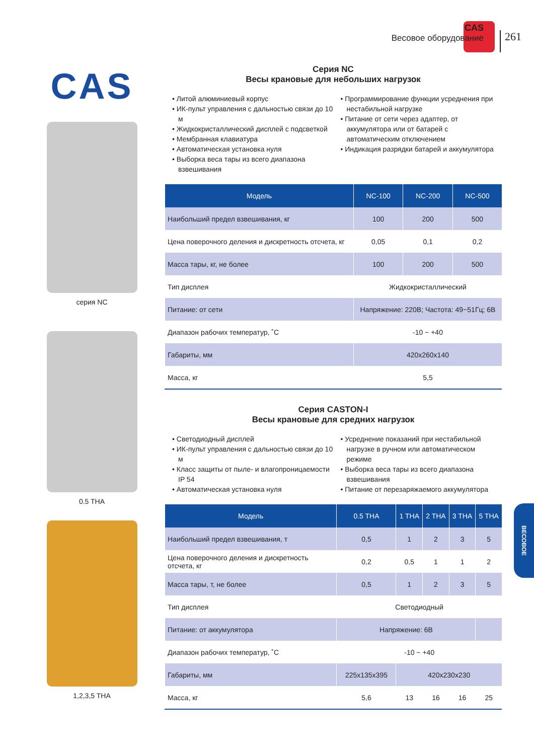CAS
Весовое оборудование
261
CAS
серия NC
0.5 THA
1,2,3,5 THA
Серия NC
Весы крановые для небольших нагрузок
• Литой алюминиевый корпус
• ИК-пульт управления с дальностью связи до 10 м
• Жидкокристаллический дисплей с подсветкой
• Мембранная клавиатура
• Автоматическая установка нуля
• Выборка веса тары из всего диапазона взвешивания
• Программирование функции усреднения при нестабильной нагрузке
• Питание от сети через адаптер, от аккумулятора или от батарей с автоматическим отключением
• Индикация разрядки батарей и аккумулятора
| Модель | NC-100 | NC-200 | NC-500 |
| --- | --- | --- | --- |
| Наибольший предел взвешивания, кг | 100 | 200 | 500 |
| Цена поверочного деления и дискретность отсчета, кг | 0,05 | 0,1 | 0,2 |
| Масса тары, кг, не более | 100 | 200 | 500 |
| Тип дисплея | Жидкокристаллический | | |
| Питание: от сети | Напряжение: 220В; Частота: 49~51Гц; 6В | | |
| Диапазон рабочих температур, ˚C | -10 ~ +40 | | |
| Габариты, мм | 420x260x140 | | |
| Масса, кг | 5,5 | | |
Серия CASTON-I
Весы крановые для средних нагрузок
• Светодиодный дисплей
• ИК-пульт управления с дальностью связи до 10 м
• Класс защиты от пыле- и влагопроницаемости IP 54
• Автоматическая установка нуля
• Усреднение показаний при нестабильной нагрузке в ручном или автоматическом режиме
• Выборка веса тары из всего диапазона взвешивания
• Питание от перезаряжаемого аккумулятора
| Модель | 0.5 THA | 1 THA | 2 THA | 3 THA | 5 THA |
| --- | --- | --- | --- | --- | --- |
| Наибольший предел взвешивания, т | 0,5 | 1 | 2 | 3 | 5 |
| Цена поверочного деления и дискретность отсчета, кг | 0,2 | 0,5 | 1 | 1 | 2 |
| Масса тары, т, не более | 0,5 | 1 | 2 | 3 | 5 |
| Тип дисплея | Светодиодный | | | | |
| Питание: от аккумулятора | Напряжение: 6В | | | | |
| Диапазон рабочих температур, ˚C | -10 ~ +40 | | | | |
| Габариты, мм | 225x135x395 | 420x230x230 | | | |
| Масса, кг | 5,6 | 13 | 16 | 16 | 25 |
ВЕСОВОЕ